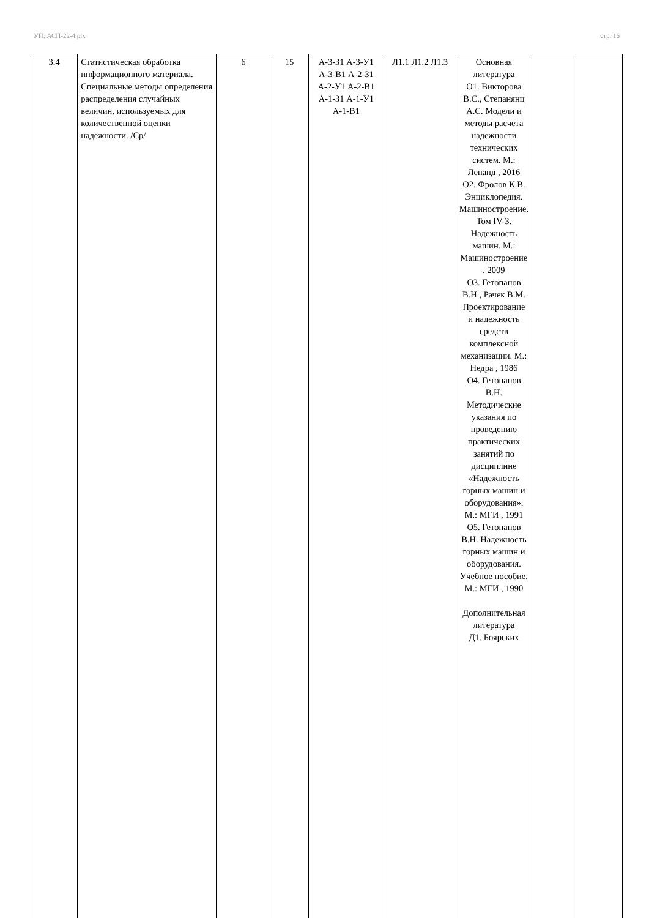УП: АСП-22-4.plx стр. 16
| 3.4 | Статистическая обработка информационного материала. Специальные методы определения распределения случайных величин, используемых для количественной оценки надёжности. /Ср/ | 6 | 15 | А-3-З1 А-3-У1 А-3-В1 А-2-З1 А-2-У1 А-2-В1 А-1-З1 А-1-У1 А-1-В1 | Л1.1 Л1.2 Л1.3 | Основная литература О1. Викторова В.С., Степанянц А.С. Модели и методы расчета надежности технических систем. М.: Ленанд , 2016 О2. Фролов К.В. Энциклопедия. Машиностроение. Том IV-3. Надежность машин. М.: Машиностроение , 2009 О3. Гетопанов В.Н., Рачек В.М. Проектирование и надежность средств комплексной механизации. М.: Недра , 1986 О4. Гетопанов В.Н. Методические указания по проведению практических занятий по дисциплине «Надежность горных машин и оборудования». М.: МГИ , 1991 О5. Гетопанов В.Н. Надежность горных машин и оборудования. Учебное пособие. М.: МГИ , 1990 Дополнительная литература Д1. Боярских | | |